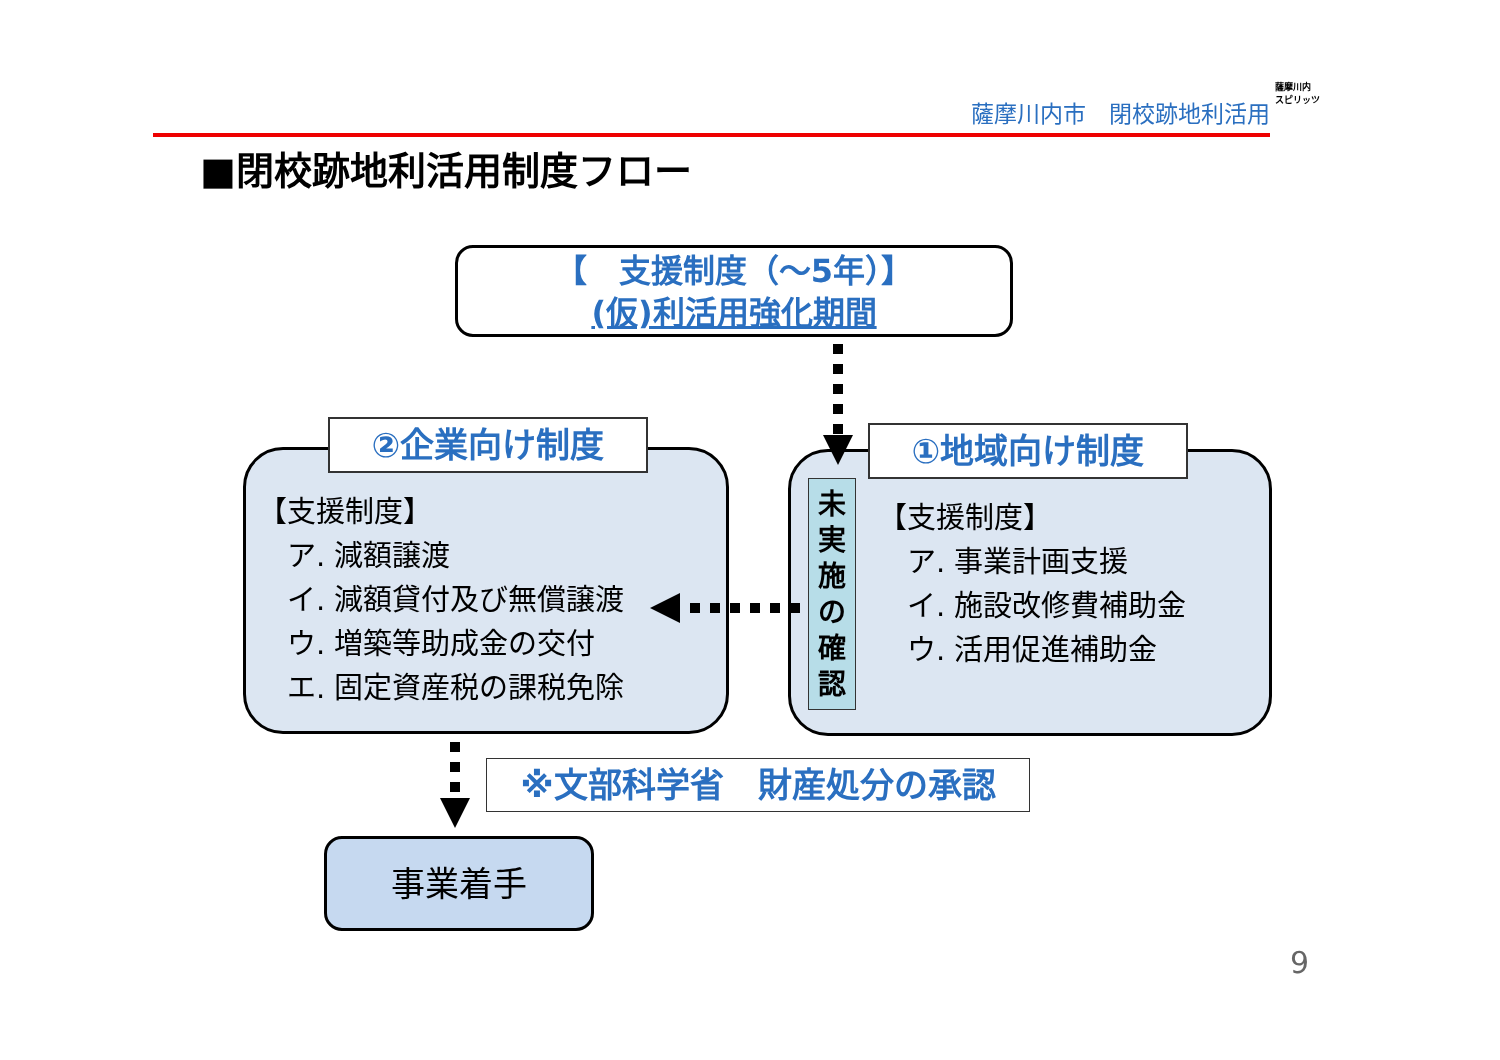薩摩川内市　閉校跡地利活用
薩摩川内
スピリッツ
■閉校跡地利活用制度フロー
【　支援制度（～5年）】
(仮)利活用強化期間
②企業向け制度
【支援制度】
　ア. 減額譲渡
　イ. 減額貸付及び無償譲渡
　ウ. 増築等助成金の交付
　エ. 固定資産税の課税免除
①地域向け制度
未
実
施
の
確
認
【支援制度】
　ア. 事業計画支援
　イ. 施設改修費補助金
　ウ. 活用促進補助金
※文部科学省　財産処分の承認
事業着手
9